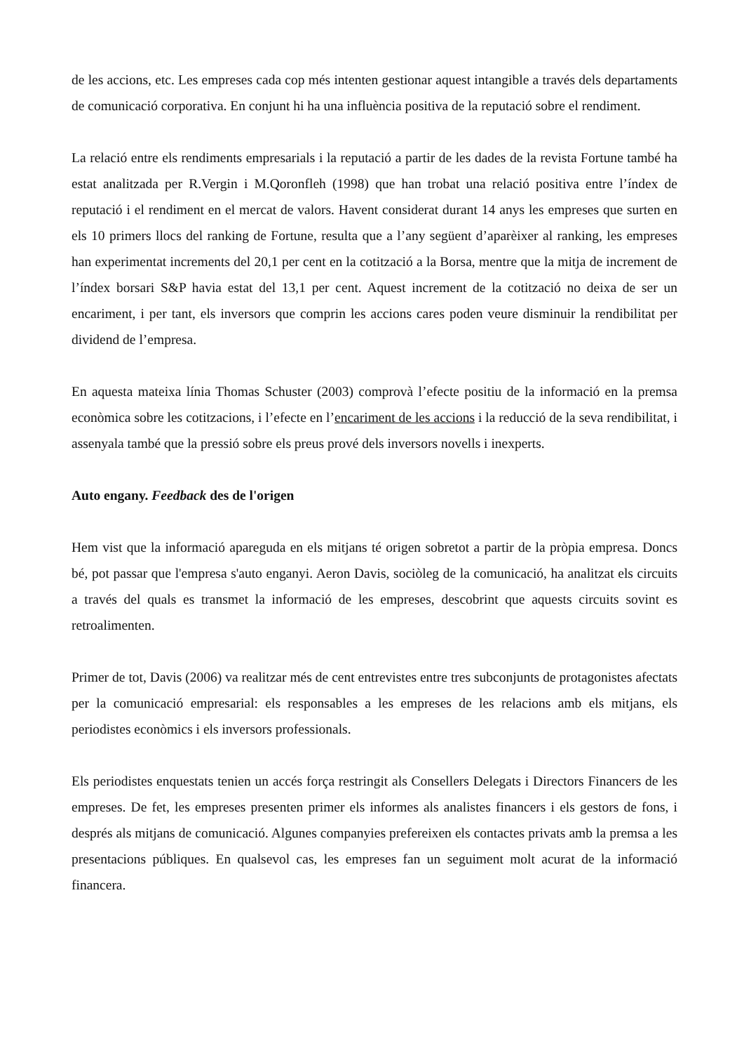de les accions, etc. Les empreses cada cop més intenten gestionar aquest intangible a través dels departaments de comunicació corporativa. En conjunt hi ha una influència positiva de la reputació sobre el rendiment.
La relació entre els rendiments empresarials i la reputació a partir de les dades de la revista Fortune també ha estat analitzada per R.Vergin i M.Qoronfleh (1998) que han trobat una relació positiva entre l’índex de reputació i el rendiment en el mercat de valors. Havent considerat durant 14 anys les empreses que surten en els 10 primers llocs del ranking de Fortune, resulta que a l’any següent d’aparèixer al ranking, les empreses han experimentat increments del 20,1 per cent en la cotització a la Borsa, mentre que la mitja de increment de l’índex borsari S&P havia estat del 13,1 per cent. Aquest increment de la cotització no deixa de ser un encariment, i per tant, els inversors que comprin les accions cares poden veure disminuir la rendibilitat per dividend de l’empresa.
En aquesta mateixa línia Thomas Schuster (2003) comprovà l’efecte positiu de la informació en la premsa econòmica sobre les cotitzacions, i l’efecte en l’encariment de les accions i la reducció de la seva rendibilitat, i assenyala també que la pressió sobre els preus prové dels inversors novells i inexperts.
Auto engany. Feedback des de l'origen
Hem vist que la informació apareguda en els mitjans té origen sobretot a partir de la pròpia empresa. Doncs bé, pot passar que l'empresa s'auto enganyi. Aeron Davis, sociòleg de la comunicació, ha analitzat els circuits a través del quals es transmet la informació de les empreses, descobrint que aquests circuits sovint es retroalimenten.
Primer de tot, Davis (2006) va realitzar més de cent entrevistes entre tres subconjunts de protagonistes afectats per la comunicació empresarial: els responsables a les empreses de les relacions amb els mitjans, els periodistes econòmics i els inversors professionals.
Els periodistes enquestats tenien un accés força restringit als Consellers Delegats i Directors Financers de les empreses. De fet, les empreses presenten primer els informes als analistes financers i els gestors de fons, i després als mitjans de comunicació. Algunes companyies prefereixen els contactes privats amb la premsa a les presentacions públiques. En qualsevol cas, les empreses fan un seguiment molt acurat de la informació financera.